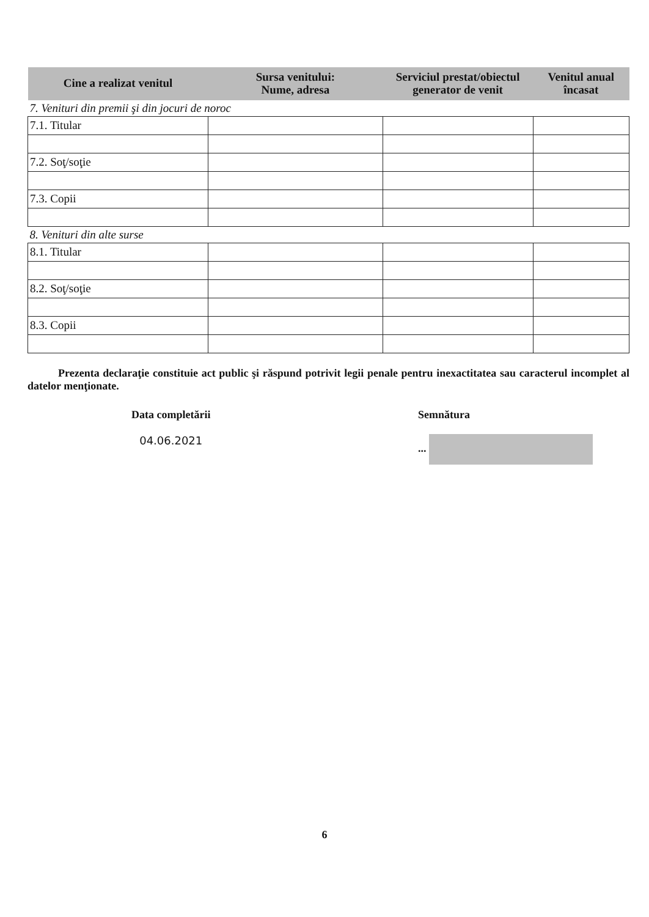| Cine a realizat venitul | Sursa venitului: Nume, adresa | Serviciul prestat/obiectul generator de venit | Venitul anual încasat |
| --- | --- | --- | --- |
| 7. Venituri din premii şi din jocuri de noroc | | | |
| 7.1. Titular | | | |
| 7.2. Soţ/soţie | | | |
| 7.3. Copii | | | |
| 8. Venituri din alte surse | | | |
| 8.1. Titular | | | |
| 8.2. Soţ/soţie | | | |
| 8.3. Copii | | | |
Prezenta declaraţie constituie act public şi răspund potrivit legii penale pentru inexactitatea sau caracterul incomplet al datelor menţionate.
Data completării
04.06.2021
Semnătura
...
6